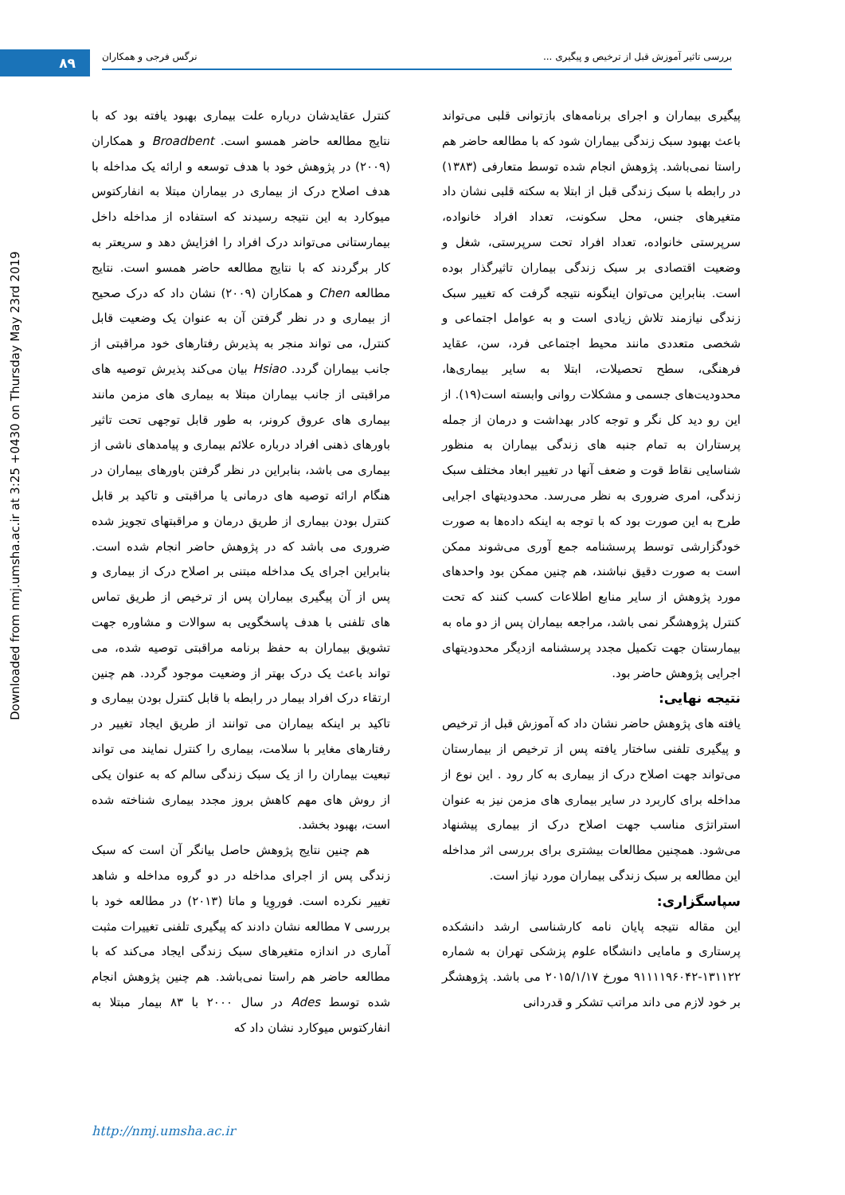۸۹
بررسی تاثیر آموزش قبل از ترخیص و پیگیری ... نرگس فرجی و همکاران
Downloaded from nmj.umsha.ac.ir at 3:25 +0430 on Thursday May 23rd 2019
کنترل عقایدشان درباره علت بیماری بهبود یافته بود که با نتایج مطالعه حاضر همسو است. Broadbent و همکاران (۲۰۰۹) در پژوهش خود با هدف توسعه و ارائه یک مداخله با هدف اصلاح درک از بیماری در بیماران مبتلا به انفارکتوس میوکارد به این نتیجه رسیدند که استفاده از مداخله داخل بیمارستانی می‌تواند درک افراد را افزایش دهد و سریعتر به کار برگردند که با نتایج مطالعه حاضر همسو است. نتایج مطالعه Chen و همکاران (۲۰۰۹) نشان داد که درک صحیح از بیماری و در نظر گرفتن آن به عنوان یک وضعیت قابل کنترل، می تواند منجر به پذیرش رفتارهای خود مراقبتی از جانب بیماران گردد. Hsiao بیان می‌کند پذیرش توصیه های مراقبتی از جانب بیماران مبتلا به بیماری های مزمن مانند بیماری های عروق کرونر، به طور قابل توجهی تحت تاثیر باورهای ذهنی افراد درباره علائم بیماری و پیامدهای ناشی از بیماری می باشد، بنابراین در نظر گرفتن باورهای بیماران در هنگام ارائه توصیه های درمانی یا مراقبتی و تاکید بر قابل کنترل بودن بیماری از طریق درمان و مراقبتهای تجویز شده ضروری می باشد که در پژوهش حاضر انجام شده است. بنابراین اجرای یک مداخله مبتنی بر اصلاح درک از بیماری و پس از آن پیگیری بیماران پس از ترخیص از طریق تماس های تلفنی با هدف پاسخگویی به سوالات و مشاوره جهت تشویق بیماران به حفظ برنامه مراقبتی توصیه شده، می تواند باعث یک درک بهتر از وضعیت موجود گردد. هم چنین ارتقاء درک افراد بیمار در رابطه با قابل کنترل بودن بیماری و تاکید بر اینکه بیماران می توانند از طریق ایجاد تغییر در رفتارهای مغایر با سلامت، بیماری را کنترل نمایند می تواند تبعیت بیماران را از یک سبک زندگی سالم که به عنوان یکی از روش های مهم کاهش بروز مجدد بیماری شناخته شده است، بهبود بخشد.
هم چنین نتایج پژوهش حاصل بیانگر آن است که سبک زندگی پس از اجرای مداخله در دو گروه مداخله و شاهد تغییر نکرده است. فوروِیا و ماتا (۲۰۱۳) در مطالعه خود با بررسی ۷ مطالعه نشان دادند که پیگیری تلفنی تغییرات مثبت آماری در اندازه متغیرهای سبک زندگی ایجاد می‌کند که با مطالعه حاضر هم راستا نمی‌باشد. هم چنین پژوهش انجام شده توسط Ades در سال ۲۰۰۰ با ۸۳ بیمار مبتلا به انفارکتوس میوکارد نشان داد که
پیگیری بیماران و اجرای برنامه‌های بازتوانی قلبی می‌تواند باعث بهبود سبک زندگی بیماران شود که با مطالعه حاضر هم راستا نمی‌باشد. پژوهش انجام شده توسط متعارفی (۱۳۸۳) در رابطه با سبک زندگی قبل از ابتلا به سکته قلبی نشان داد متغیرهای جنس، محل سکونت، تعداد افراد خانواده، سرپرستی خانواده، تعداد افراد تحت سرپرستی، شغل و وضعیت اقتصادی بر سبک زندگی بیماران تاثیرگذار بوده است. بنابراین می‌توان اینگونه نتیجه گرفت که تغییر سبک زندگی نیازمند تلاش زیادی است و به عوامل اجتماعی و شخصی متعددی مانند محیط اجتماعی فرد، سن، عقاید فرهنگی، سطح تحصیلات، ابتلا به سایر بیماری‌ها، محدودیت‌های جسمی و مشکلات روانی وابسته است(۱۹). از این رو دید کل نگر و توجه کادر بهداشت و درمان از جمله پرستاران به تمام جنبه های زندگی بیماران به منظور شناسایی نقاط قوت و ضعف آنها در تغییر ابعاد مختلف سبک زندگی، امری ضروری به نظر می‌رسد. محدودیتهای اجرایی طرح به این صورت بود که با توجه به اینکه داده‌ها به صورت خودگزارشی توسط پرسشنامه جمع آوری می‌شوند ممکن است به صورت دقیق نباشند، هم چنین ممکن بود واحدهای مورد پژوهش از سایر منابع اطلاعات کسب کنند که تحت کنترل پژوهشگر نمی باشد، مراجعه بیماران پس از دو ماه به بیمارستان جهت تکمیل مجدد پرسشنامه ازدیگر محدودیتهای اجرایی پژوهش حاضر بود.
نتیجه نهایی:
یافته های پژوهش حاضر نشان داد که آموزش قبل از ترخیص و پیگیری تلفنی ساختار یافته پس از ترخیص از بیمارستان می‌تواند جهت اصلاح درک از بیماری به کار رود . این نوع از مداخله برای کاربرد در سایر بیماری های مزمن نیز به عنوان استراتژی مناسب جهت اصلاح درک از بیماری پیشنهاد می‌شود. همچنین مطالعات بیشتری برای بررسی اثر مداخله این مطالعه بر سبک زندگی بیماران مورد نیاز است.
سپاسگزاری:
این مقاله نتیجه پایان نامه کارشناسی ارشد دانشکده پرستاری و مامایی دانشگاه علوم پزشکی تهران به شماره ۱۳۱۱۲۲-۹۱۱۱۱۹۶۰۴۲ مورخ ۲۰۱۵/۱/۱۷ می باشد. پژوهشگر بر خود لازم می داند مراتب تشکر و قدردانی
http://nmj.umsha.ac.ir